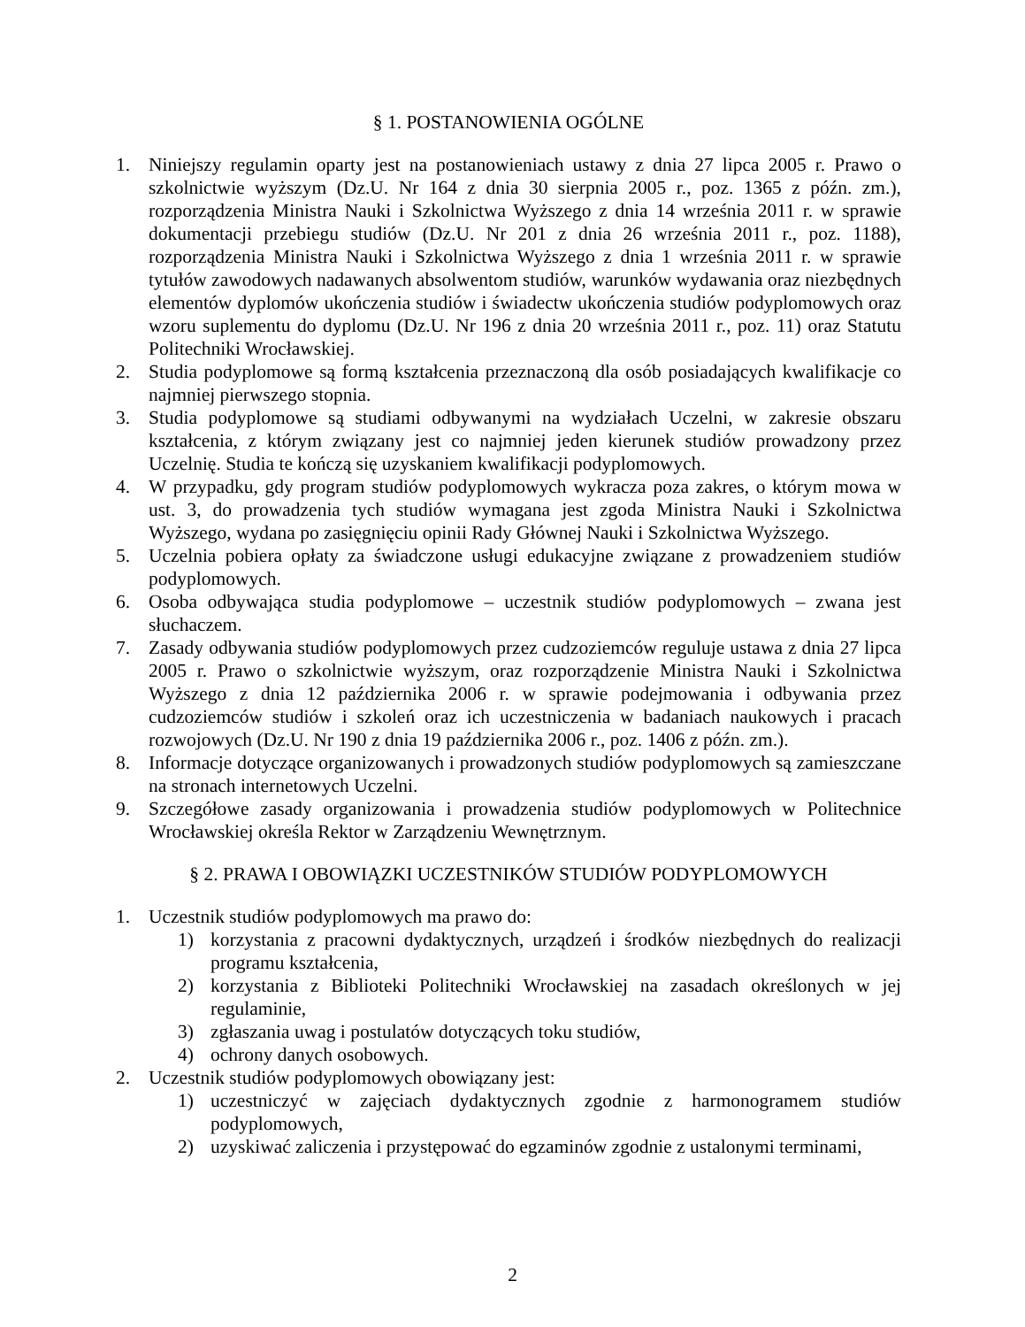§ 1. POSTANOWIENIA OGÓLNE
1. Niniejszy regulamin oparty jest na postanowieniach ustawy z dnia 27 lipca 2005 r. Prawo o szkolnictwie wyższym (Dz.U. Nr 164 z dnia 30 sierpnia 2005 r., poz. 1365 z późn. zm.), rozporządzenia Ministra Nauki i Szkolnictwa Wyższego z dnia 14 września 2011 r. w sprawie dokumentacji przebiegu studiów (Dz.U. Nr 201 z dnia 26 września 2011 r., poz. 1188), rozporządzenia Ministra Nauki i Szkolnictwa Wyższego z dnia 1 września 2011 r. w sprawie tytułów zawodowych nadawanych absolwentom studiów, warunków wydawania oraz niezbędnych elementów dyplomów ukończenia studiów i świadectw ukończenia studiów podyplomowych oraz wzoru suplementu do dyplomu (Dz.U. Nr 196 z dnia 20 września 2011 r., poz. 11) oraz Statutu Politechniki Wrocławskiej.
2. Studia podyplomowe są formą kształcenia przeznaczoną dla osób posiadających kwalifikacje co najmniej pierwszego stopnia.
3. Studia podyplomowe są studiami odbywanymi na wydziałach Uczelni, w zakresie obszaru kształcenia, z którym związany jest co najmniej jeden kierunek studiów prowadzony przez Uczelnię. Studia te kończą się uzyskaniem kwalifikacji podyplomowych.
4. W przypadku, gdy program studiów podyplomowych wykracza poza zakres, o którym mowa w ust. 3, do prowadzenia tych studiów wymagana jest zgoda Ministra Nauki i Szkolnictwa Wyższego, wydana po zasięgnięciu opinii Rady Głównej Nauki i Szkolnictwa Wyższego.
5. Uczelnia pobiera opłaty za świadczone usługi edukacyjne związane z prowadzeniem studiów podyplomowych.
6. Osoba odbywająca studia podyplomowe – uczestnik studiów podyplomowych – zwana jest słuchaczem.
7. Zasady odbywania studiów podyplomowych przez cudzoziemców reguluje ustawa z dnia 27 lipca 2005 r. Prawo o szkolnictwie wyższym, oraz rozporządzenie Ministra Nauki i Szkolnictwa Wyższego z dnia 12 października 2006 r. w sprawie podejmowania i odbywania przez cudzoziemców studiów i szkoleń oraz ich uczestniczenia w badaniach naukowych i pracach rozwojowych (Dz.U. Nr 190 z dnia 19 października 2006 r., poz. 1406 z późn. zm.).
8. Informacje dotyczące organizowanych i prowadzonych studiów podyplomowych są zamieszczane na stronach internetowych Uczelni.
9. Szczegółowe zasady organizowania i prowadzenia studiów podyplomowych w Politechnice Wrocławskiej określa Rektor w Zarządzeniu Wewnętrznym.
§ 2. PRAWA I OBOWIĄZKI UCZESTNIKÓW STUDIÓW PODYPLOMOWYCH
1. Uczestnik studiów podyplomowych ma prawo do:
1) korzystania z pracowni dydaktycznych, urządzeń i środków niezbędnych do realizacji programu kształcenia,
2) korzystania z Biblioteki Politechniki Wrocławskiej na zasadach określonych w jej regulaminie,
3) zgłaszania uwag i postulatów dotyczących toku studiów,
4) ochrony danych osobowych.
2. Uczestnik studiów podyplomowych obowiązany jest:
1) uczestniczyć w zajęciach dydaktycznych zgodnie z harmonogramem studiów podyplomowych,
2) uzyskiwać zaliczenia i przystępować do egzaminów zgodnie z ustalonymi terminami,
2